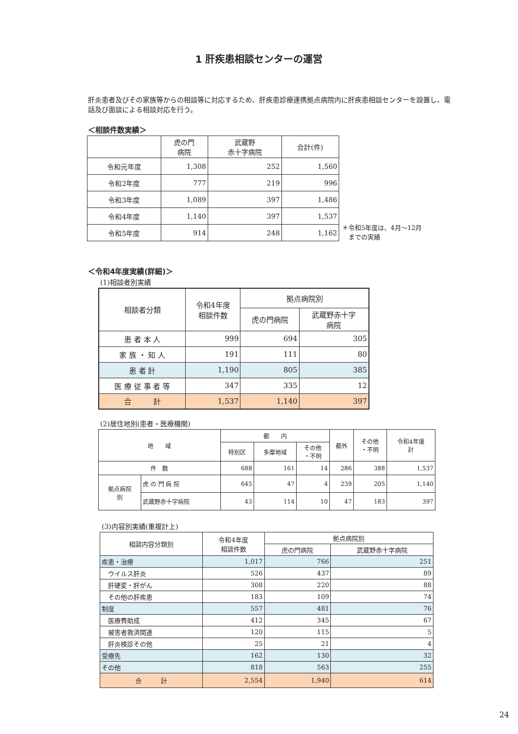1 肝疾患相談センターの運営
肝炎患者及びその家族等からの相談等に対応するため、肝疾患診療連携拠点病院内に肝疾患相談センターを設置し、電話及び面談による相談対応を行う。
＜相談件数実績＞
| | 虎の門 病院 | 武蔵野 赤十字病院 | 合計(件) |
| --- | --- | --- | --- |
| 令和元年度 | 1,308 | 252 | 1,560 |
| 令和2年度 | 777 | 219 | 996 |
| 令和3年度 | 1,089 | 397 | 1,486 |
| 令和4年度 | 1,140 | 397 | 1,537 |
| 令和5年度 | 914 | 248 | 1,162 |
＊令和5年度は、4月～12月
　までの実績
＜令和4年度実績(詳細)＞
(1)相談者別実績
| 相談者分類 | 令和4年度 相談件数 | 拠点病院別 | |
| --- | --- | --- | --- |
| | | 虎の門病院 | 武蔵野赤十字 病院 |
| 患 者 本 人 | 999 | 694 | 305 |
| 家 族 ・ 知 人 | 191 | 111 | 80 |
| 患 者 計 | 1,190 | 805 | 385 |
| 医 療 従 事 者 等 | 347 | 335 | 12 |
| 合 計 | 1,537 | 1,140 | 397 |
(2)居住地別(患者・医療機関)
| 地 域 | | 都 内 | | | 都外 | その他 ・不明 | 令和4年度 計 |
| --- | --- | --- | --- | --- | --- | --- | --- |
| | | 特別区 | 多摩地域 | その他 ・不明 | | | |
| 件 数 | | 688 | 161 | 14 | 286 | 388 | 1,537 |
| 拠点病院 別 | 虎 の 門 病 院 | 645 | 47 | 4 | 239 | 205 | 1,140 |
| | 武蔵野赤十字病院 | 43 | 114 | 10 | 47 | 183 | 397 |
(3)内容別実績(重複計上)
| 相談内容分類別 | 令和4年度 相談件数 | 拠点病院別 | |
| --- | --- | --- | --- |
| | | 虎の門病院 | 武蔵野赤十字病院 |
| 疾患・治療 | 1,017 | 766 | 251 |
| ウイルス肝炎 | 526 | 437 | 89 |
| 肝硬変・肝がん | 308 | 220 | 88 |
| その他の肝疾患 | 183 | 109 | 74 |
| 制度 | 557 | 481 | 76 |
| 医療費助成 | 412 | 345 | 67 |
| 被害者救済関連 | 120 | 115 | 5 |
| 肝炎検診その他 | 25 | 21 | 4 |
| 受療先 | 162 | 130 | 32 |
| その他 | 818 | 563 | 255 |
| 合 計 | 2,554 | 1,940 | 614 |
24